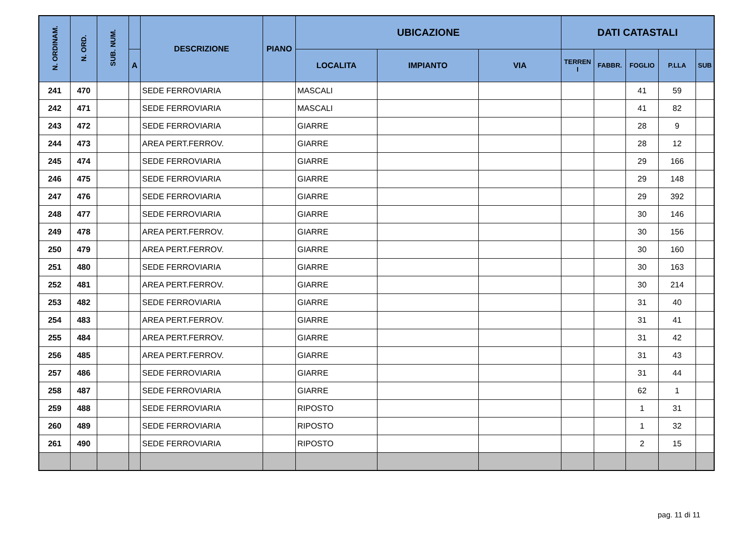| N. ORDINAM. | N. ORD. | SUB. NUM. | | DESCRIZIONE | PIANO | UBICAZIONE | | | DATI CATASTALI | | | | |
| --- | --- | --- | --- | --- | --- | --- | --- | --- | --- | --- | --- | --- | --- |
| | | | A | | | LOCALITA | IMPIANTO | VIA | TERREN I | FABBR. | FOGLIO | P.LLA | SUB |
| 241 | 470 | | | SEDE FERROVIARIA | | MASCALI | | | | | 41 | 59 | |
| 242 | 471 | | | SEDE FERROVIARIA | | MASCALI | | | | | 41 | 82 | |
| 243 | 472 | | | SEDE FERROVIARIA | | GIARRE | | | | | 28 | 9 | |
| 244 | 473 | | | AREA PERT.FERROV. | | GIARRE | | | | | 28 | 12 | |
| 245 | 474 | | | SEDE FERROVIARIA | | GIARRE | | | | | 29 | 166 | |
| 246 | 475 | | | SEDE FERROVIARIA | | GIARRE | | | | | 29 | 148 | |
| 247 | 476 | | | SEDE FERROVIARIA | | GIARRE | | | | | 29 | 392 | |
| 248 | 477 | | | SEDE FERROVIARIA | | GIARRE | | | | | 30 | 146 | |
| 249 | 478 | | | AREA PERT.FERROV. | | GIARRE | | | | | 30 | 156 | |
| 250 | 479 | | | AREA PERT.FERROV. | | GIARRE | | | | | 30 | 160 | |
| 251 | 480 | | | SEDE FERROVIARIA | | GIARRE | | | | | 30 | 163 | |
| 252 | 481 | | | AREA PERT.FERROV. | | GIARRE | | | | | 30 | 214 | |
| 253 | 482 | | | SEDE FERROVIARIA | | GIARRE | | | | | 31 | 40 | |
| 254 | 483 | | | AREA PERT.FERROV. | | GIARRE | | | | | 31 | 41 | |
| 255 | 484 | | | AREA PERT.FERROV. | | GIARRE | | | | | 31 | 42 | |
| 256 | 485 | | | AREA PERT.FERROV. | | GIARRE | | | | | 31 | 43 | |
| 257 | 486 | | | SEDE FERROVIARIA | | GIARRE | | | | | 31 | 44 | |
| 258 | 487 | | | SEDE FERROVIARIA | | GIARRE | | | | | 62 | 1 | |
| 259 | 488 | | | SEDE FERROVIARIA | | RIPOSTO | | | | | 1 | 31 | |
| 260 | 489 | | | SEDE FERROVIARIA | | RIPOSTO | | | | | 1 | 32 | |
| 261 | 490 | | | SEDE FERROVIARIA | | RIPOSTO | | | | | 2 | 15 | |
pag. 11 di 11